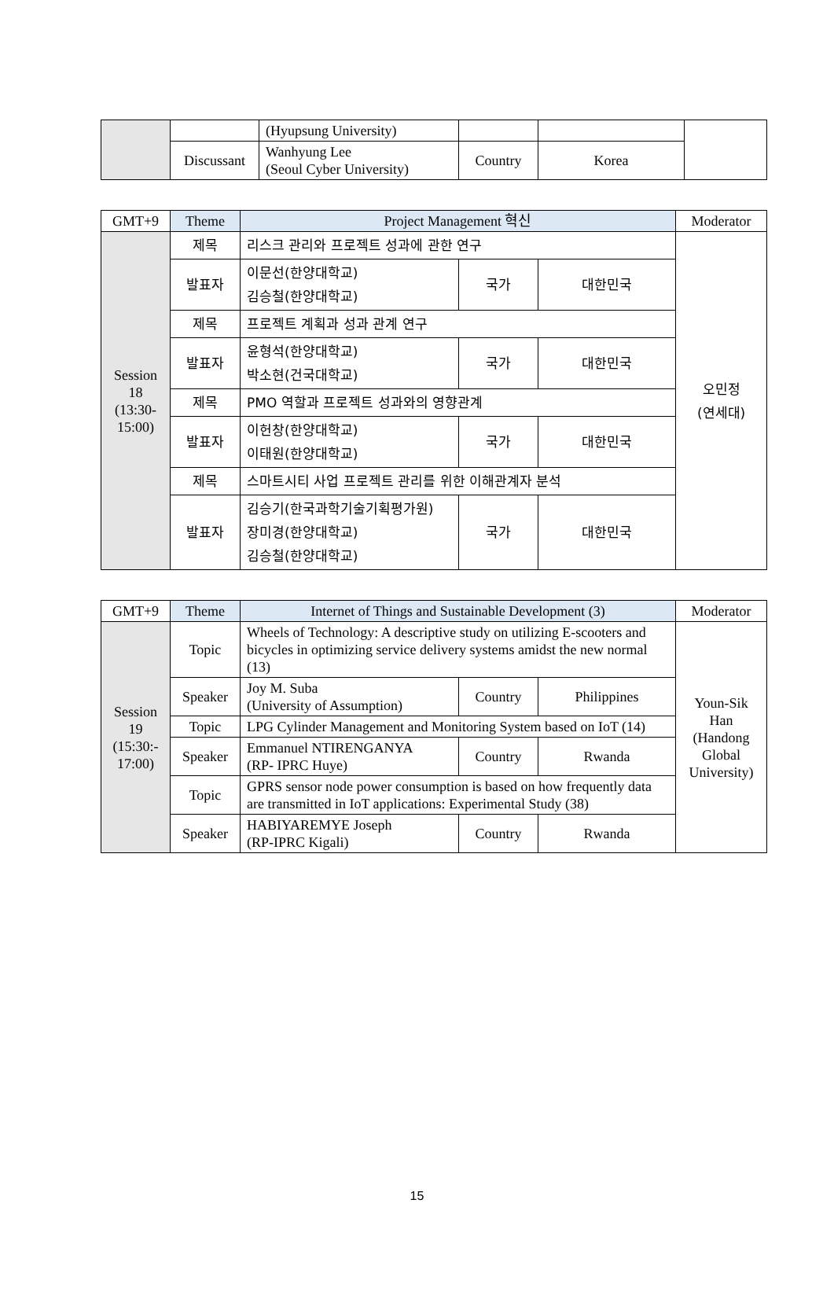| | | (Hyupsung University) | | | |
| | Discussant | Wanhyung Lee (Seoul Cyber University) | Country | Korea | |
| GMT+9 | Theme | Project Management 혁신 | | | Moderator |
| --- | --- | --- | --- | --- | --- |
| Session 18 (13:30- 15:00) | 제목 | 리스크 관리와 프로젝트 성과에 관한 연구 | | | 오민정 (연세대) |
| | 발표자 | 이문선(한양대학교) 김승철(한양대학교) | 국가 | 대한민국 | |
| | 제목 | 프로젝트 계획과 성과 관계 연구 | | | |
| | 발표자 | 윤형석(한양대학교) 박소현(건국대학교) | 국가 | 대한민국 | |
| | 제목 | PMO 역할과 프로젝트 성과와의 영향관계 | | | |
| | 발표자 | 이헌창(한양대학교) 이태원(한양대학교) | 국가 | 대한민국 | |
| | 제목 | 스마트시티 사업 프로젝트 관리를 위한 이해관계자 분석 | | | |
| | 발표자 | 김승기(한국과학기술기획평가원) 장미경(한양대학교) 김승철(한양대학교) | 국가 | 대한민국 | |
| GMT+9 | Theme | Internet of Things and Sustainable Development (3) | | | Moderator |
| --- | --- | --- | --- | --- | --- |
| Session 19 (15:30:- 17:00) | Topic | Wheels of Technology: A descriptive study on utilizing E-scooters and bicycles in optimizing service delivery systems amidst the new normal (13) | | | Youn-Sik Han (Handong Global University) |
| | Speaker | Joy M. Suba (University of Assumption) | Country | Philippines | |
| | Topic | LPG Cylinder Management and Monitoring System based on IoT (14) | | | |
| | Speaker | Emmanuel NTIRENGANYA (RP- IPRC Huye) | Country | Rwanda | |
| | Topic | GPRS sensor node power consumption is based on how frequently data are transmitted in IoT applications: Experimental Study (38) | | | |
| | Speaker | HABIYAREMYE Joseph (RP-IPRC Kigali) | Country | Rwanda | |
15